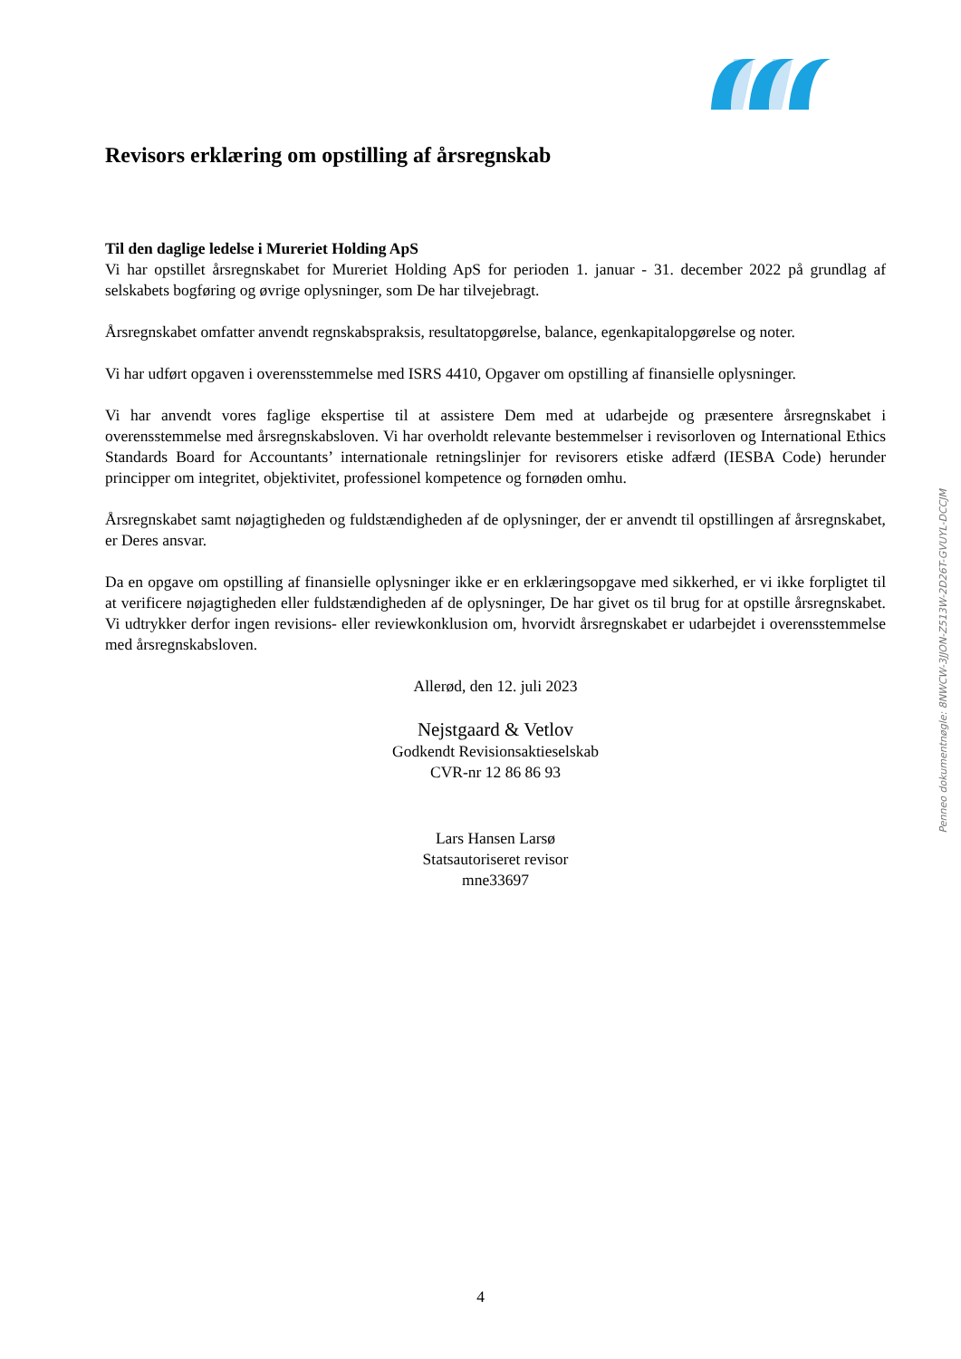Revisors erklæring om opstilling af årsregnskab
Til den daglige ledelse i Mureriet Holding ApS
Vi har opstillet årsregnskabet for Mureriet Holding ApS for perioden 1. januar - 31. december 2022 på grundlag af selskabets bogføring og øvrige oplysninger, som De har tilvejebragt.
Årsregnskabet omfatter anvendt regnskabspraksis, resultatopgørelse, balance, egenkapitalopgørelse og noter.
Vi har udført opgaven i overensstemmelse med ISRS 4410, Opgaver om opstilling af finansielle oplysninger.
Vi har anvendt vores faglige ekspertise til at assistere Dem med at udarbejde og præsentere årsregnskabet i overensstemmelse med årsregnskabsloven. Vi har overholdt relevante bestemmelser i revisorloven og International Ethics Standards Board for Accountants’ internationale retningslinjer for revisorers etiske adfærd (IESBA Code) herunder principper om integritet, objektivitet, professionel kompetence og fornøden omhu.
Årsregnskabet samt nøjagtigheden og fuldstændigheden af de oplysninger, der er anvendt til opstillingen af årsregnskabet, er Deres ansvar.
Da en opgave om opstilling af finansielle oplysninger ikke er en erklæringsopgave med sikkerhed, er vi ikke forpligtet til at verificere nøjagtigheden eller fuldstændigheden af de oplysninger, De har givet os til brug for at opstille årsregnskabet. Vi udtrykker derfor ingen revisions- eller reviewkonklusion om, hvorvidt årsregnskabet er udarbejdet i overensstemmelse med årsregnskabsloven.
Allerød, den 12. juli 2023
Nejstgaard & Vetlov
Godkendt Revisionsaktieselskab
CVR-nr 12 86 86 93
Lars Hansen Larsø
Statsautoriseret revisor
mne33697
Penneo dokumentnøgle: 8NWCW-3JJON-Z513W-2D26T-GVUYL-DCCJM
4